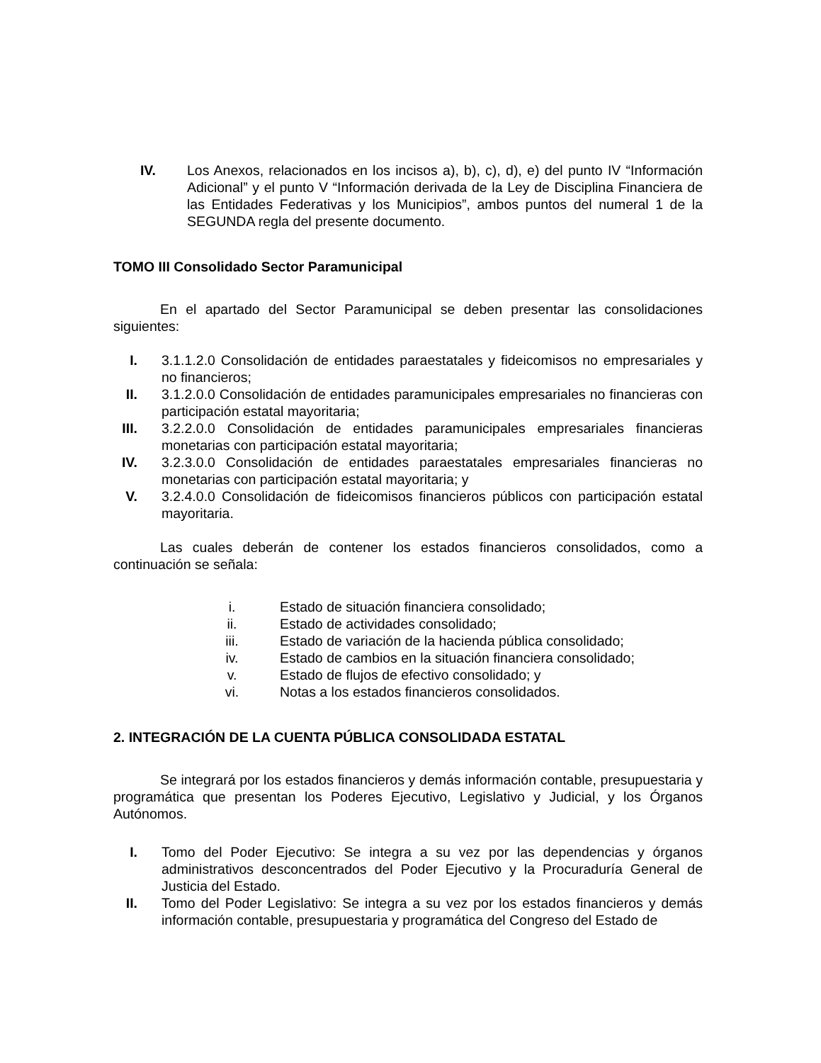IV.
Los Anexos, relacionados en los incisos a), b), c), d), e) del punto IV “Información Adicional” y el punto V “Información derivada de la Ley de Disciplina Financiera de las Entidades Federativas y los Municipios”, ambos puntos del numeral 1 de la SEGUNDA regla del presente documento.
TOMO III Consolidado Sector Paramunicipal
En el apartado del Sector Paramunicipal se deben presentar las consolidaciones siguientes:
I. 3.1.1.2.0 Consolidación de entidades paraestatales y fideicomisos no empresariales y no financieros;
II.
3.1.2.0.0 Consolidación de entidades paramunicipales empresariales no financieras con participación estatal mayoritaria;
III.
3.2.2.0.0 Consolidación de entidades paramunicipales empresariales financieras monetarias con participación estatal mayoritaria;
IV.
3.2.3.0.0 Consolidación de entidades paraestatales empresariales financieras no monetarias con participación estatal mayoritaria; y
V. 3.2.4.0.0 Consolidación de fideicomisos financieros públicos con participación estatal mayoritaria.
Las cuales deberán de contener los estados financieros consolidados, como a continuación se señala:
i. Estado de situación financiera consolidado;
ii. Estado de actividades consolidado;
iii. Estado de variación de la hacienda pública consolidado;
iv. Estado de cambios en la situación financiera consolidado;
v. Estado de flujos de efectivo consolidado; y
vi. Notas a los estados financieros consolidados.
2. INTEGRACIÓN DE LA CUENTA PÚBLICA CONSOLIDADA ESTATAL
Se integrará por los estados financieros y demás información contable, presupuestaria y programática que presentan los Poderes Ejecutivo, Legislativo y Judicial, y los Órganos Autónomos.
I. Tomo del Poder Ejecutivo: Se integra a su vez por las dependencias y órganos administrativos desconcentrados del Poder Ejecutivo y la Procuraduría General de Justicia del Estado.
II.
Tomo del Poder Legislativo: Se integra a su vez por los estados financieros y demás información contable, presupuestaria y programática del Congreso del Estado de